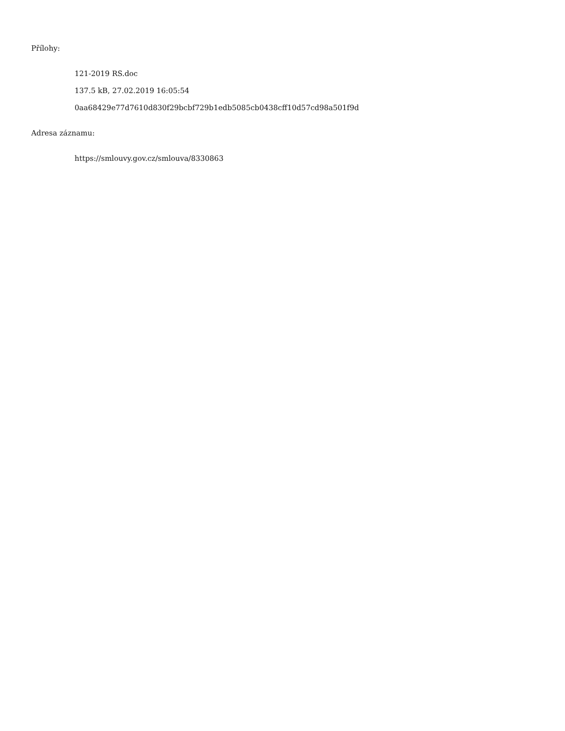Přílohy:
121-2019 RS.doc
137.5 kB, 27.02.2019 16:05:54
0aa68429e77d7610d830f29bcbf729b1edb5085cb0438cff10d57cd98a501f9d
Adresa záznamu:
https://smlouvy.gov.cz/smlouva/8330863